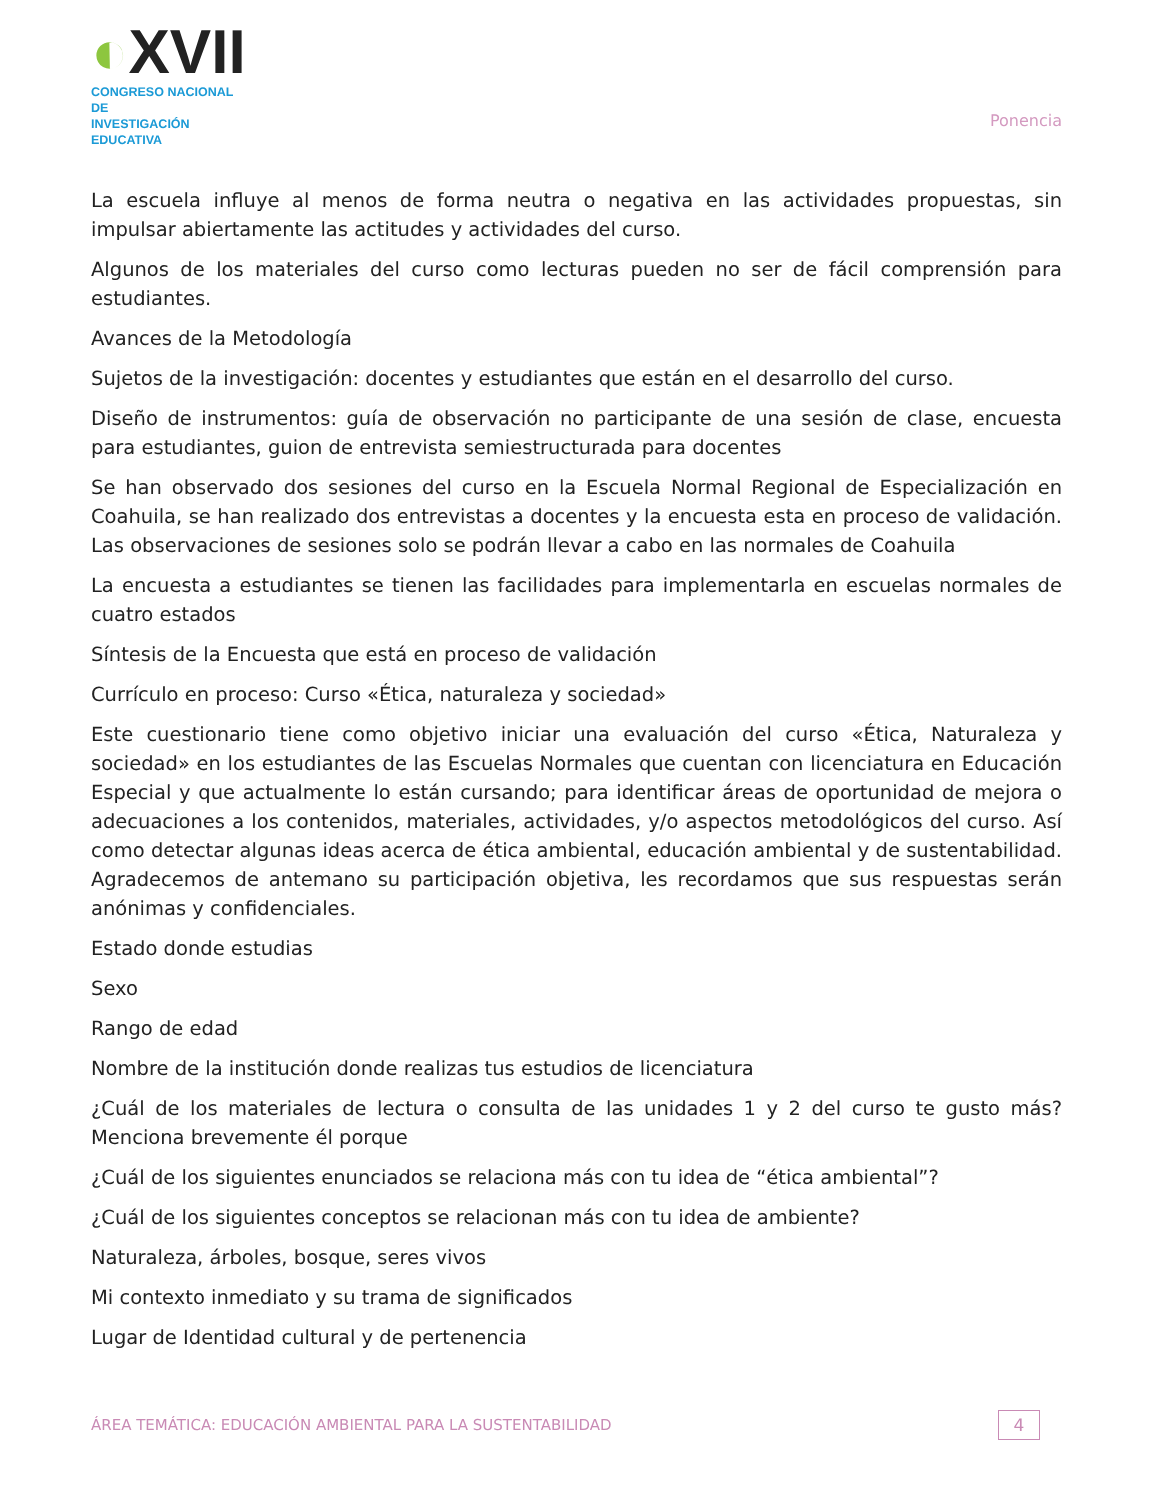◐XVII
CONGRESO NACIONAL DE
INVESTIGACIÓN EDUCATIVA
Ponencia
La escuela influye al menos de forma neutra o negativa en las actividades propuestas, sin impulsar abiertamente las actitudes y actividades del curso.
Algunos de los materiales del curso como lecturas pueden no ser de fácil comprensión para estudiantes.
Avances de la Metodología
Sujetos de la investigación: docentes y estudiantes que están en el desarrollo del curso.
Diseño de instrumentos: guía de observación no participante de una sesión de clase, encuesta para estudiantes, guion de entrevista semiestructurada para docentes
Se han observado dos sesiones del curso en la Escuela Normal Regional de Especialización en Coahuila, se han realizado dos entrevistas a docentes y la encuesta esta en proceso de validación. Las observaciones de sesiones solo se podrán llevar a cabo en las normales de Coahuila
La encuesta a estudiantes se tienen las facilidades para implementarla en escuelas normales de cuatro estados
Síntesis de la Encuesta que está en proceso de validación
Currículo en proceso: Curso «Ética, naturaleza y sociedad»
Este cuestionario tiene como objetivo iniciar una evaluación del curso «Ética, Naturaleza y sociedad» en los estudiantes de las Escuelas Normales que cuentan con licenciatura en Educación Especial y que actualmente lo están cursando; para identificar áreas de oportunidad de mejora o adecuaciones a los contenidos, materiales, actividades, y/o aspectos metodológicos del curso. Así como detectar algunas ideas acerca de ética ambiental, educación ambiental y de sustentabilidad. Agradecemos de antemano su participación objetiva, les recordamos que sus respuestas serán anónimas y confidenciales.
Estado donde estudias
Sexo
Rango de edad
Nombre de la institución donde realizas tus estudios de licenciatura
¿Cuál de los materiales de lectura o consulta de las unidades 1 y 2 del curso te gusto más? Menciona brevemente él porque
¿Cuál de los siguientes enunciados se relaciona más con tu idea de “ética ambiental”?
¿Cuál de los siguientes conceptos se relacionan más con tu idea de ambiente?
Naturaleza, árboles, bosque, seres vivos
Mi contexto inmediato y su trama de significados
Lugar de Identidad cultural y de pertenencia
ÁREA TEMÁTICA: EDUCACIÓN AMBIENTAL PARA LA SUSTENTABILIDAD
4